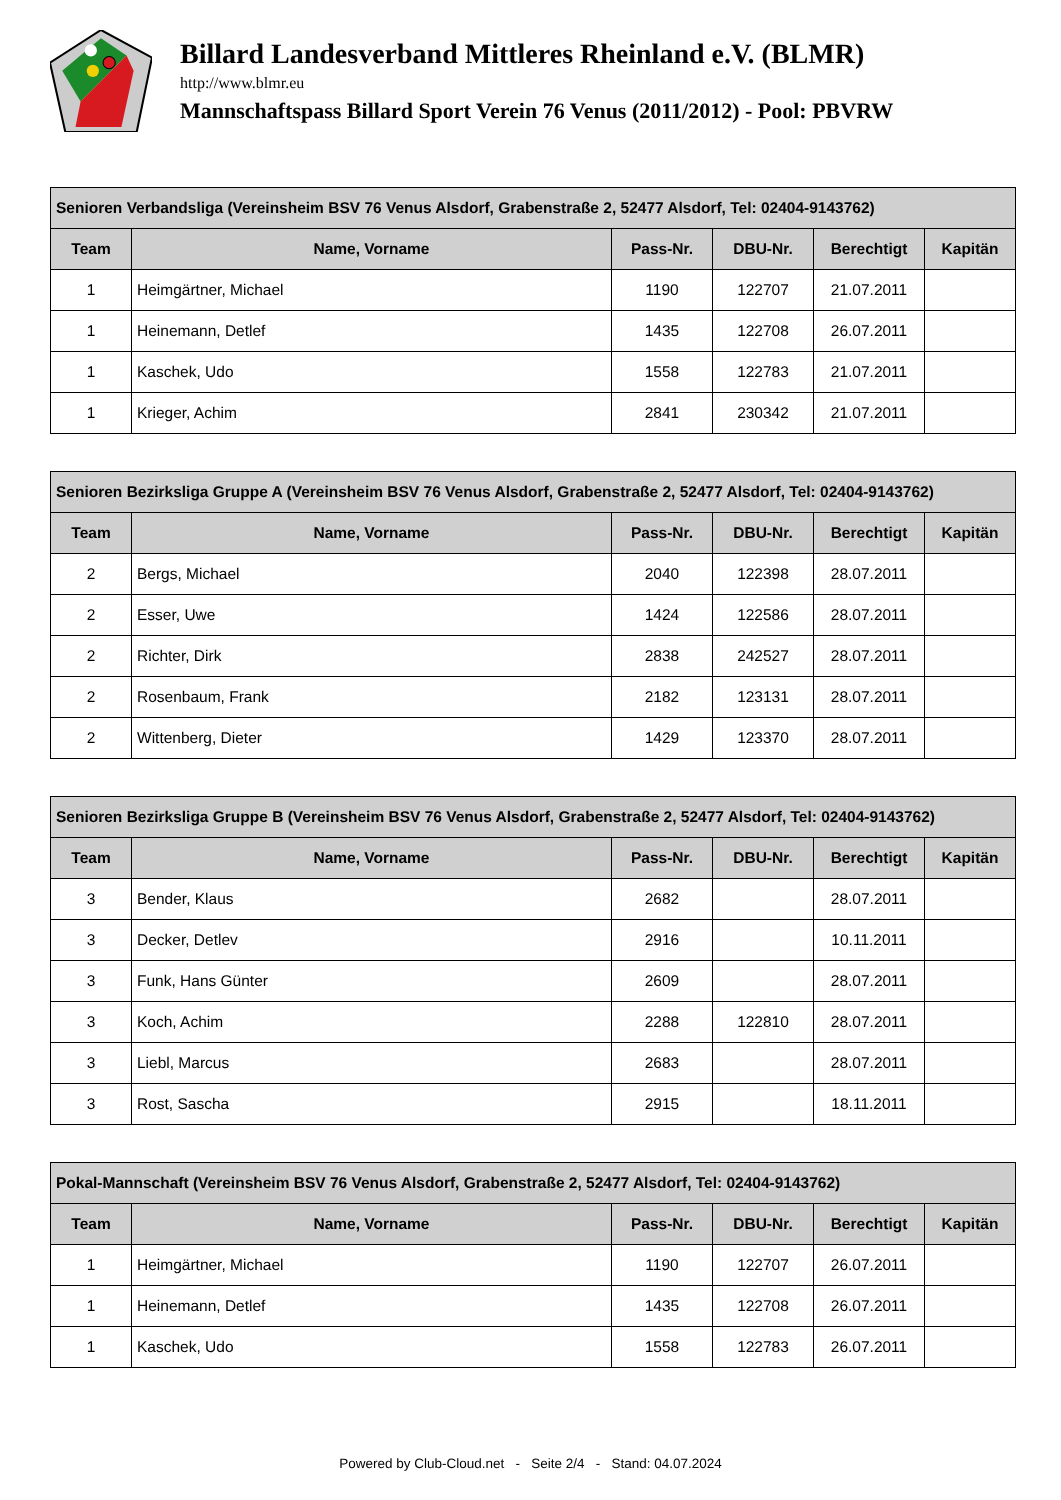Billard Landesverband Mittleres Rheinland e.V. (BLMR)
http://www.blmr.eu
Mannschaftspass Billard Sport Verein 76 Venus (2011/2012) - Pool: PBVRW
| Senioren Verbandsliga (Vereinsheim BSV 76 Venus Alsdorf, Grabenstraße 2, 52477 Alsdorf, Tel: 02404-9143762) | | | | | |
| --- | --- | --- | --- | --- | --- |
| Team | Name, Vorname | Pass-Nr. | DBU-Nr. | Berechtigt | Kapitän |
| 1 | Heimgärtner, Michael | 1190 | 122707 | 21.07.2011 | |
| 1 | Heinemann, Detlef | 1435 | 122708 | 26.07.2011 | |
| 1 | Kaschek, Udo | 1558 | 122783 | 21.07.2011 | |
| 1 | Krieger, Achim | 2841 | 230342 | 21.07.2011 | |
| Senioren Bezirksliga Gruppe A (Vereinsheim BSV 76 Venus Alsdorf, Grabenstraße 2, 52477 Alsdorf, Tel: 02404-9143762) | | | | | |
| --- | --- | --- | --- | --- | --- |
| Team | Name, Vorname | Pass-Nr. | DBU-Nr. | Berechtigt | Kapitän |
| 2 | Bergs, Michael | 2040 | 122398 | 28.07.2011 | |
| 2 | Esser, Uwe | 1424 | 122586 | 28.07.2011 | |
| 2 | Richter, Dirk | 2838 | 242527 | 28.07.2011 | |
| 2 | Rosenbaum, Frank | 2182 | 123131 | 28.07.2011 | |
| 2 | Wittenberg, Dieter | 1429 | 123370 | 28.07.2011 | |
| Senioren Bezirksliga Gruppe B (Vereinsheim BSV 76 Venus Alsdorf, Grabenstraße 2, 52477 Alsdorf, Tel: 02404-9143762) | | | | | |
| --- | --- | --- | --- | --- | --- |
| Team | Name, Vorname | Pass-Nr. | DBU-Nr. | Berechtigt | Kapitän |
| 3 | Bender, Klaus | 2682 | | 28.07.2011 | |
| 3 | Decker, Detlev | 2916 | | 10.11.2011 | |
| 3 | Funk, Hans Günter | 2609 | | 28.07.2011 | |
| 3 | Koch, Achim | 2288 | 122810 | 28.07.2011 | |
| 3 | Liebl, Marcus | 2683 | | 28.07.2011 | |
| 3 | Rost, Sascha | 2915 | | 18.11.2011 | |
| Pokal-Mannschaft (Vereinsheim BSV 76 Venus Alsdorf, Grabenstraße 2, 52477 Alsdorf, Tel: 02404-9143762) | | | | | |
| --- | --- | --- | --- | --- | --- |
| Team | Name, Vorname | Pass-Nr. | DBU-Nr. | Berechtigt | Kapitän |
| 1 | Heimgärtner, Michael | 1190 | 122707 | 26.07.2011 | |
| 1 | Heinemann, Detlef | 1435 | 122708 | 26.07.2011 | |
| 1 | Kaschek, Udo | 1558 | 122783 | 26.07.2011 | |
Powered by Club-Cloud.net - Seite 2/4 - Stand: 04.07.2024